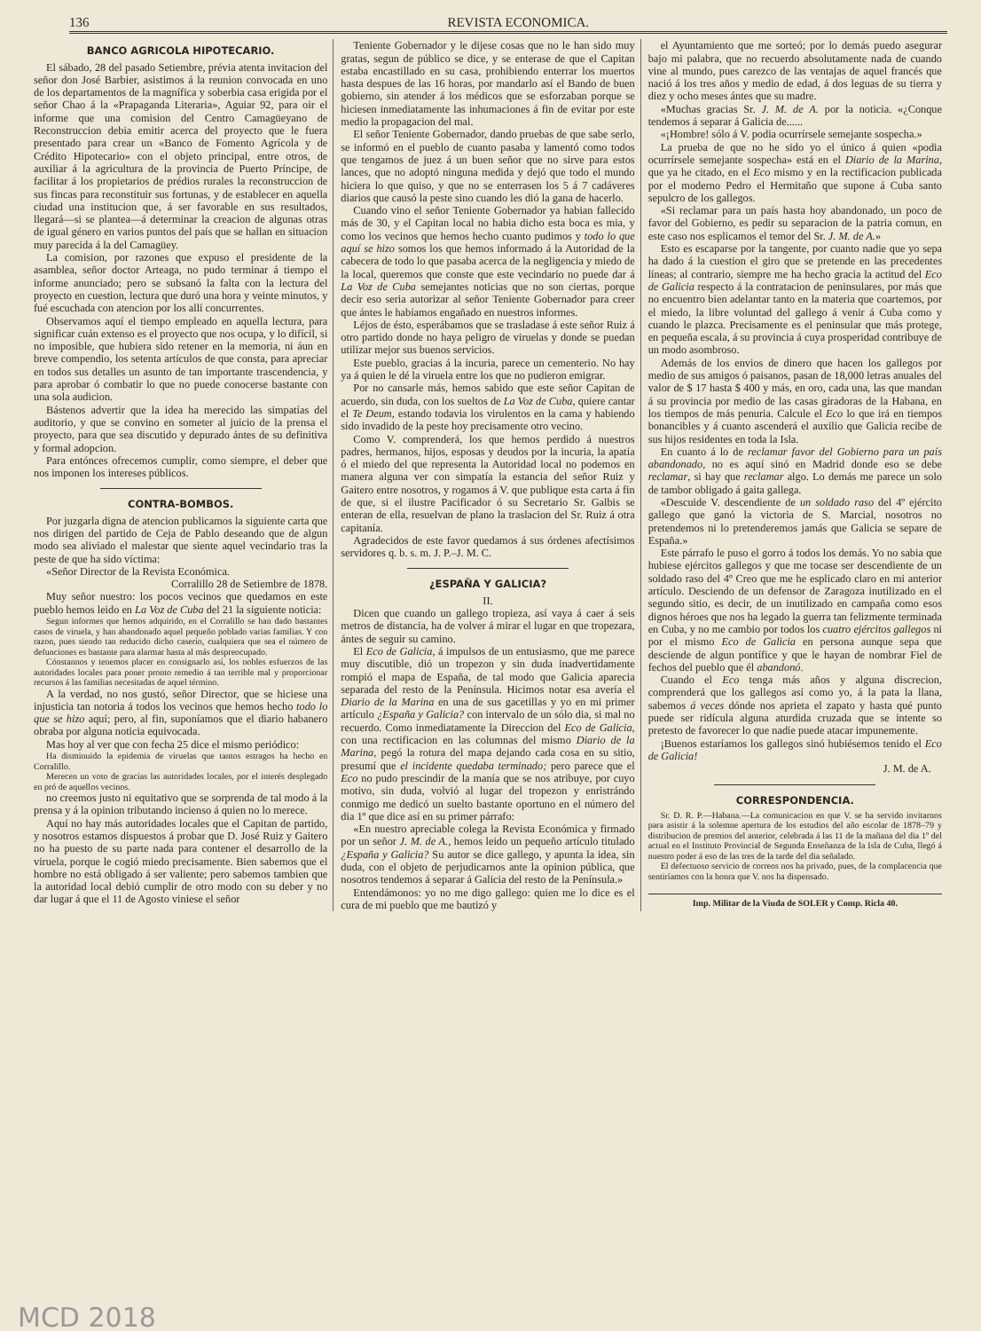136 REVISTA ECONOMICA.
BANCO AGRICOLA HIPOTECARIO.
El sábado, 28 del pasado Setiembre, prévia atenta invitacion del señor don José Barbier, asistimos á la reunion convocada en uno de los departamentos de la magnífica y soberbia casa erigida por el señor Chao á la «Prapaganda Literaria», Aguiar 92, para oir el informe que una comision del Centro Camagüeyano de Reconstruccion debia emitir acerca del proyecto que le fuera presentado para crear un «Banco de Fomento Agrícola y de Crédito Hipotecario» con el objeto principal, entre otros, de auxiliar á la agricultura de la provincia de Puerto Príncipe, de facilitar á los propietarios de prédios rurales la reconstruccion de sus fincas para reconstituir sus fortunas, y de establecer en aquella ciudad una institucion que, á ser favorable en sus resultados, llegará—si se plantea—á determinar la creacion de algunas otras de igual género en varios puntos del país que se hallan en situacion muy parecida á la del Camagüey.
La comision, por razones que expuso el presidente de la asamblea, señor doctor Arteaga, no pudo terminar á tiempo el informe anunciado; pero se subsanó la falta con la lectura del proyecto en cuestion, lectura que duró una hora y veinte minutos, y fué escuchada con atencion por los allí concurrentes.
Observamos aquí el tiempo empleado en aquella lectura, para significar cuán extenso es el proyecto que nos ocupa, y lo difícil, si no imposible, que hubiera sido retener en la memoria, ni áun en breve compendio, los setenta artículos de que consta, para apreciar en todos sus detalles un asunto de tan importante trascendencia, y para aprobar ó combatir lo que no puede conocerse bastante con una sola audicion.
Bástenos advertir que la idea ha merecido las simpatías del auditorio, y que se convino en someter al juicio de la prensa el proyecto, para que sea discutido y depurado ántes de su definitiva y formal adopcion.
Para entónces ofrecemos cumplir, como siempre, el deber que nos imponen los intereses públicos.
CONTRA-BOMBOS.
Por juzgarla digna de atencion publicamos la siguiente carta que nos dirigen del partido de Ceja de Pablo deseando que de algun modo sea aliviado el malestar que siente aquel vecindario tras la peste de que ha sido víctima:
«Señor Director de la Revista Económica.
Corralillo 28 de Setiembre de 1878.
Muy señor nuestro: los pocos vecinos que quedamos en este pueblo hemos leido en La Voz de Cuba del 21 la siguiente noticia:
Segun informes que hemos adquirido, en el Corralillo se han dado bastantes casos de viruela, y han abandonado aquel pequeño poblado varias familias. Y con razon, pues siendo tan reducido dicho caserío, cualquiera que sea el número de defunciones es bastante para alarmar hasta al más despreocupado.
Cónstannos y tenemos placer en consignarlo así, los nobles esfuerzos de las autoridades locales para poner pronto remedio á tan terrible mal y proporcionar recursos á las familias necesitadas de aquel término.
A la verdad, no nos gustó, señor Director, que se hiciese una injusticia tan notoria á todos los vecinos que hemos hecho todo lo que se hizo aquí; pero, al fin, suponíamos que el diario habanero obraba por alguna noticia equivocada.
Mas hoy al ver que con fecha 25 dice el mismo periódico:
Ha disminuido la epidemia de viruelas que tantos estragos ha hecho en Corralillo.
Merecen un voto de gracias las autoridades locales, por el interés desplegado en pró de aquellos vecinos.
no creemos justo ni equitativo que se sorprenda de tal modo á la prensa y á la opinion tributando incienso á quien no lo merece.
Aquí no hay más autoridades locales que el Capitan de partido, y nosotros estamos dispuestos á probar que D. José Ruiz y Gaitero no ha puesto de su parte nada para contener el desarrollo de la viruela, porque le cogió miedo precisamente. Bien sabemos que el hombre no está obligado á ser valiente; pero sabemos tambien que la autoridad local debió cumplir de otro modo con su deber y no dar lugar á que el 11 de Agosto viniese el señor
Teniente Gobernador y le dijese cosas que no le han sido muy gratas, segun de público se dice, y se enterase de que el Capitan estaba encastillado en su casa, prohibiendo enterrar los muertos hasta despues de las 16 horas, por mandarlo así el Bando de buen gobierno, sin atender á los médicos que se esforzaban porque se hiciesen inmediatamente las inhumaciones á fin de evitar por este medio la propagacion del mal.
El señor Teniente Gobernador, dando pruebas de que sabe serlo, se informó en el pueblo de cuanto pasaba y lamentó como todos que tengamos de juez á un buen señor que no sirve para estos lances, que no adoptó ninguna medida y dejó que todo el mundo hiciera lo que quiso, y que no se enterrasen los 5 á 7 cadáveres diarios que causó la peste sino cuando les dió la gana de hacerlo.
Cuando vino el señor Teniente Gobernador ya habian fallecido más de 30, y el Capitan local no habia dicho esta boca es mia, y como los vecinos que hemos hecho cuanto pudimos y todo lo que aquí se hizo somos los que hemos informado á la Autoridad de la cabecera de todo lo que pasaba acerca de la negligencia y miedo de la local, queremos que conste que este vecindario no puede dar á La Voz de Cuba semejantes noticias que no son ciertas, porque decir eso seria autorizar al señor Teniente Gobernador para creer que ántes le habíamos engañado en nuestros informes.
Léjos de ésto, esperábamos que se trasladase á este señor Ruiz á otro partido donde no haya peligro de viruelas y donde se puedan utilizar mejor sus buenos servicios.
Este pueblo, gracias á la incuria, parece un cementerio. No hay ya á quien le dé la viruela entre los que no pudieron emigrar.
Por no cansarle más, hemos sabido que este señor Capitan de acuerdo, sin duda, con los sueltos de La Voz de Cuba, quiere cantar el Te Deum, estando todavia los virulentos en la cama y habiendo sido invadido de la peste hoy precisamente otro vecino.
Como V. comprenderá, los que hemos perdido á nuestros padres, hermanos, hijos, esposas y deudos por la incuria, la apatía ó el miedo del que representa la Autoridad local no podemos en manera alguna ver con simpatía la estancia del señor Ruiz y Gaitero entre nosotros, y rogamos á V. que publique esta carta á fin de que, si el ilustre Pacificador ó su Secretario Sr. Galbis se enteran de ella, resuelvan de plano la traslacion del Sr. Ruiz á otra capitanía.
Agradecidos de este favor quedamos á sus órdenes afectísimos servidores q. b. s. m. J. P.–J. M. C.
¿ESPAÑA Y GALICIA?
II.
Dicen que cuando un gallego tropieza, así vaya á caer á seis metros de distancia, ha de volver á mirar el lugar en que tropezara, ántes de seguir su camino.
El Eco de Galicia, á impulsos de un entusiasmo, que me parece muy discutible, dió un tropezon y sin duda inadvertidamente rompió el mapa de España, de tal modo que Galicia aparecia separada del resto de la Península. Hicimos notar esa avería el Diario de la Marina en una de sus gacetillas y yo en mi primer artículo ¿España y Galicia? con intervalo de un sólo dia, si mal no recuerdo. Como inmediatamente la Direccion del Eco de Galicia, con una rectificacion en las columnas del mismo Diario de la Marina, pegó la rotura del mapa dejando cada cosa en su sitio, presumí que el incidente quedaba terminado; pero parece que el Eco no pudo prescindir de la manía que se nos atribuye, por cuyo motivo, sin duda, volvió al lugar del tropezon y enristrándo conmigo me dedicó un suelto bastante oportuno en el número del dia 1º que dice así en su primer párrafo:
«En nuestro apreciable colega la Revista Económica y firmado por un señor J. M. de A., hemos leido un pequeño artículo titulado ¿España y Galicia? Su autor se dice gallego, y apunta la idea, sin duda, con el objeto de perjudicarnos ante la opinion pública, que nosotros tendemos á separar á Galicia del resto de la Península.»
Entendámonos: yo no me digo gallego: quien me lo dice es el cura de mi pueblo que me bautizó y
el Ayuntamiento que me sorteó; por lo demás puedo asegurar bajo mi palabra, que no recuerdo absolutamente nada de cuando vine al mundo, pues carezco de las ventajas de aquel francés que nació á los tres años y medio de edad, á dos leguas de su tierra y diez y ocho meses ántes que su madre.
«Muchas gracias Sr. J. M. de A. por la noticia. «¿Conque tendemos á separar á Galicia de......
«¡Hombre! sólo á V. podia ocurrírsele semejante sospecha.»
La prueba de que no he sido yo el único á quien «podia ocurrírsele semejante sospecha» está en el Diario de la Marina, que ya he citado, en el Eco mismo y en la rectificacion publicada por el moderno Pedro el Hermitaño que supone á Cuba santo sepulcro de los gallegos.
«Si reclamar para un país hasta hoy abandonado, un poco de favor del Gobierno, es pedir su separacion de la patria comun, en este caso nos esplicamos el temor del Sr. J. M. de A.»
Esto es escaparse por la tangente, por cuanto nadie que yo sepa ha dado á la cuestion el giro que se pretende en las precedentes líneas; al contrario, siempre me ha hecho gracia la actitud del Eco de Galicia respecto á la contratacion de peninsulares, por más que no encuentro bien adelantar tanto en la materia que coartemos, por el miedo, la libre voluntad del gallego á venir á Cuba como y cuando le plazca. Precisamente es el peninsular que más protege, en pequeña escala, á su provincia á cuya prosperidad contribuye de un modo asombroso.
Además de los envios de dinero que hacen los gallegos por medio de sus amigos ó paisanos, pasan de 18,000 letras anuales del valor de $ 17 hasta $ 400 y más, en oro, cada una, las que mandan á su provincia por medio de las casas giradoras de la Habana, en los tiempos de más penuria. Calcule el Eco lo que irá en tiempos bonancibles y á cuanto ascenderá el auxilio que Galicia recibe de sus hijos residentes en toda la Isla.
En cuanto á lo de reclamar favor del Gobierno para un país abandonado, no es aquí sinó en Madrid donde eso se debe reclamar, si hay que reclamar algo. Lo demás me parece un solo de tambor obligado á gaita gallega.
«Descuide V. descendiente de un soldado raso del 4º ejército gallego que ganó la victoria de S. Marcial, nosotros no pretendemos ni lo pretenderemos jamás que Galicia se separe de España.»
Este párrafo le puso el gorro á todos los demás. Yo no sabia que hubiese ejércitos gallegos y que me tocase ser descendiente de un soldado raso del 4º Creo que me he esplicado claro en mi anterior artículo. Desciendo de un defensor de Zaragoza inutilizado en el segundo sitio, es decir, de un inutilizado en campaña como esos dignos héroes que nos ha legado la guerra tan felizmente terminada en Cuba, y no me cambio por todos los cuatro ejércitos gallegos ni por el mismo Eco de Galicia en persona aunque sepa que desciende de algun pontífice y que le hayan de nombrar Fiel de fechos del pueblo que él abandonó.
Cuando el Eco tenga más años y alguna discrecion, comprenderá que los gallegos así como yo, á la pata la llana, sabemos á veces dónde nos aprieta el zapato y hasta qué punto puede ser ridícula alguna aturdida cruzada que se intente so pretesto de favorecer lo que nadie puede atacar impunemente.
¡Buenos estaríamos los gallegos sinó hubiésemos tenido el Eco de Galicia!
J. M. de A.
CORRESPONDENCIA.
Sr. D. R. P.—Habana.—La comunicacion en que V. se ha servido invitarnos para asistir á la solemne apertura de los estudios del año escolar de 1878–79 y distribucion de premios del anterior, celebrada á las 11 de la mañana del dia 1º del actual en el Instituto Provincial de Segunda Enseñanza de la Isla de Cuba, llegó á nuestro poder á eso de las tres de la tarde del dia señalado.
El defectuoso servicio de correos nos ha privado, pues, de la complacencia que sentiríamos con la honra que V. nos ha dispensado.
Imp. Militar de la Viuda de SOLER y Comp. Ricla 40.
MCD 2018